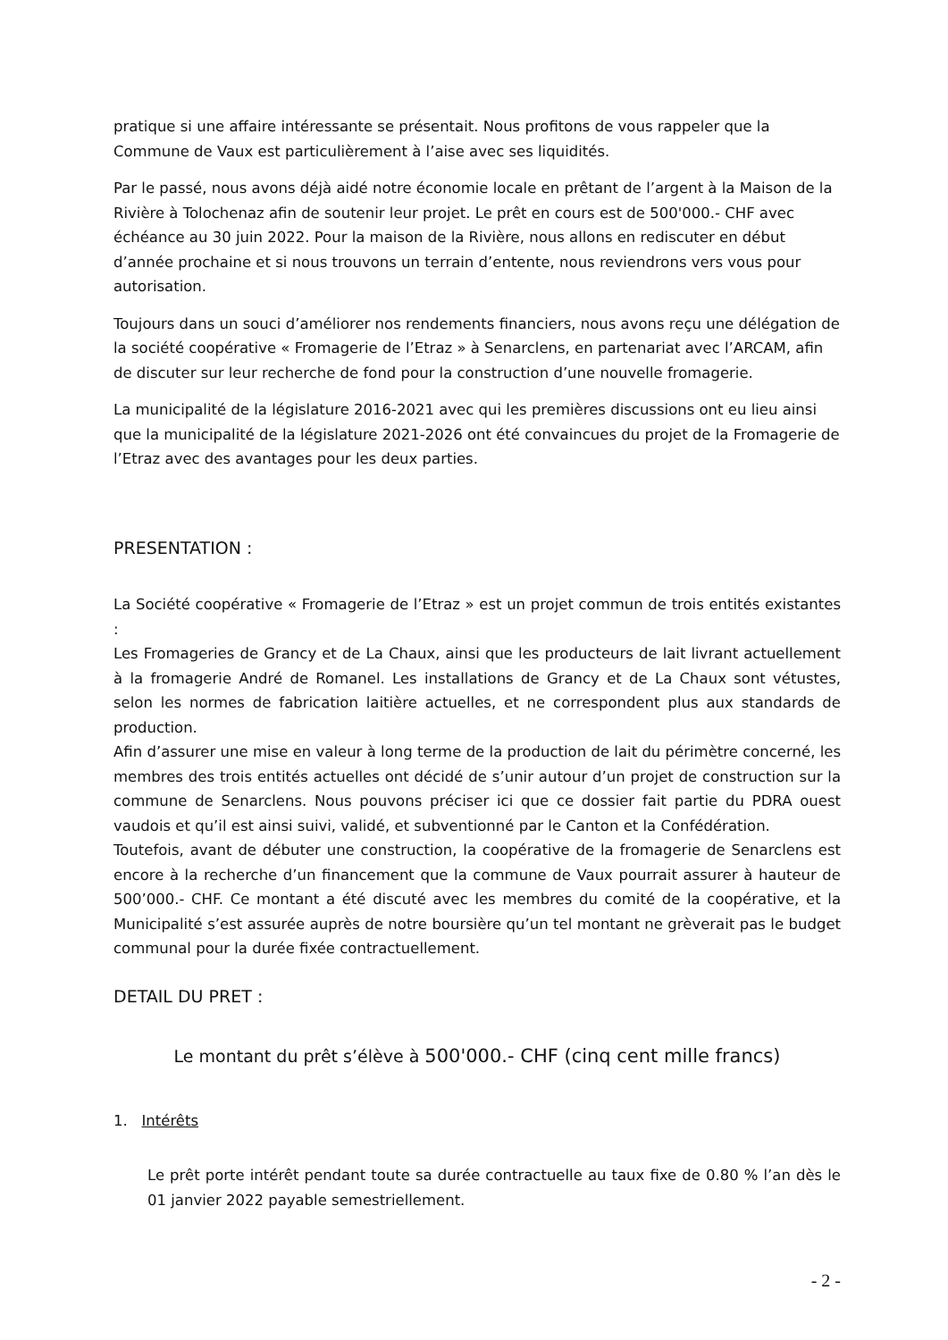pratique si une affaire intéressante se présentait. Nous profitons de vous rappeler que la Commune de Vaux est particulièrement à l’aise avec ses liquidités.
Par le passé, nous avons déjà aidé notre économie locale en prêtant de l’argent à la Maison de la Rivière à Tolochenaz afin de soutenir leur projet. Le prêt en cours est de 500'000.- CHF avec échéance au 30 juin 2022. Pour la maison de la Rivière, nous allons en rediscuter en début d’année prochaine et si nous trouvons un terrain d’entente, nous reviendrons vers vous pour autorisation.
Toujours dans un souci d’améliorer nos rendements financiers, nous avons reçu une délégation de la société coopérative « Fromagerie de l’Etraz » à Senarclens, en partenariat avec l’ARCAM, afin de discuter sur leur recherche de fond pour la construction d’une nouvelle fromagerie.
La municipalité de la législature 2016-2021 avec qui les premières discussions ont eu lieu ainsi que la municipalité de la législature 2021-2026 ont été convaincues du projet de la Fromagerie de l’Etraz avec des avantages pour les deux parties.
PRESENTATION :
La Société coopérative « Fromagerie de l’Etraz » est un projet commun de trois entités existantes :
Les Fromageries de Grancy et de La Chaux, ainsi que les producteurs de lait livrant actuellement à la fromagerie André de Romanel. Les installations de Grancy et de La Chaux sont vétustes, selon les normes de fabrication laitière actuelles, et ne correspondent plus aux standards de production.
Afin d’assurer une mise en valeur à long terme de la production de lait du périmètre concerné, les membres des trois entités actuelles ont décidé de s’unir autour d’un projet de construction sur la commune de Senarclens. Nous pouvons préciser ici que ce dossier fait partie du PDRA ouest vaudois et qu’il est ainsi suivi, validé, et subventionné par le Canton et la Confédération.
Toutefois, avant de débuter une construction, la coopérative de la fromagerie de Senarclens est encore à la recherche d’un financement que la commune de Vaux pourrait assurer à hauteur de 500’000.- CHF. Ce montant a été discuté avec les membres du comité de la coopérative, et la Municipalité s’est assurée auprès de notre boursière qu’un tel montant ne grèverait pas le budget communal pour la durée fixée contractuellement.
DETAIL DU PRET :
Le montant du prêt s’élève à 500'000.- CHF (cinq cent mille francs)
1. Intérêts
Le prêt porte intérêt pendant toute sa durée contractuelle au taux fixe de 0.80 % l’an dès le 01 janvier 2022 payable semestriellement.
- 2 -